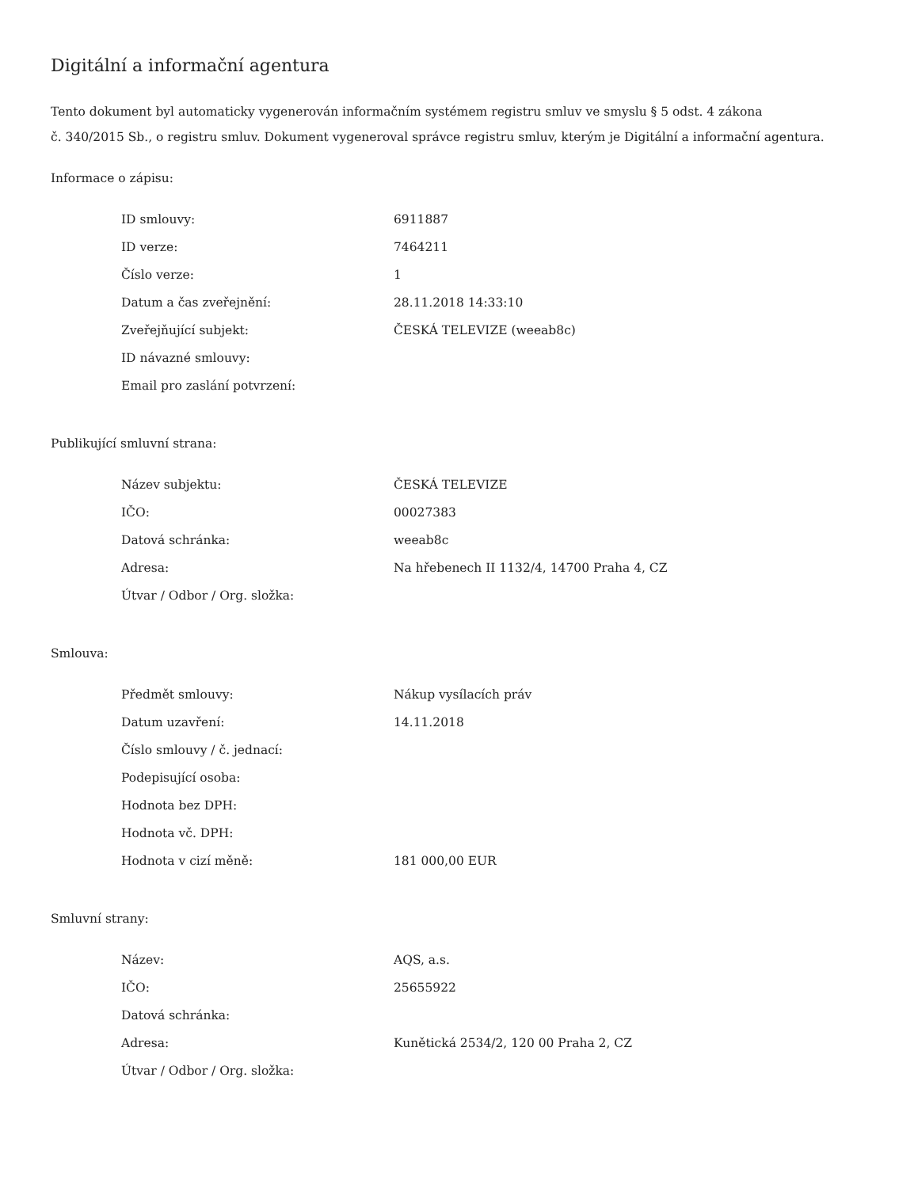Digitální a informační agentura
Tento dokument byl automaticky vygenerován informačním systémem registru smluv ve smyslu § 5 odst. 4 zákona
č. 340/2015 Sb., o registru smluv. Dokument vygeneroval správce registru smluv, kterým je Digitální a informační agentura.
Informace o zápisu:
| ID smlouvy: | 6911887 |
| ID verze: | 7464211 |
| Číslo verze: | 1 |
| Datum a čas zveřejnění: | 28.11.2018 14:33:10 |
| Zveřejňující subjekt: | ČESKÁ TELEVIZE (weeab8c) |
| ID návazné smlouvy: | |
| Email pro zaslání potvrzení: | |
Publikující smluvní strana:
| Název subjektu: | ČESKÁ TELEVIZE |
| IČO: | 00027383 |
| Datová schránka: | weeab8c |
| Adresa: | Na hřebenech II 1132/4, 14700 Praha 4, CZ |
| Útvar / Odbor / Org. složka: | |
Smlouva:
| Předmět smlouvy: | Nákup vysílacích práv |
| Datum uzavření: | 14.11.2018 |
| Číslo smlouvy / č. jednací: | |
| Podepisující osoba: | |
| Hodnota bez DPH: | |
| Hodnota vč. DPH: | |
| Hodnota v cizí měně: | 181 000,00 EUR |
Smluvní strany:
| Název: | AQS, a.s. |
| IČO: | 25655922 |
| Datová schránka: | |
| Adresa: | Kunětická 2534/2, 120 00 Praha 2, CZ |
| Útvar / Odbor / Org. složka: | |